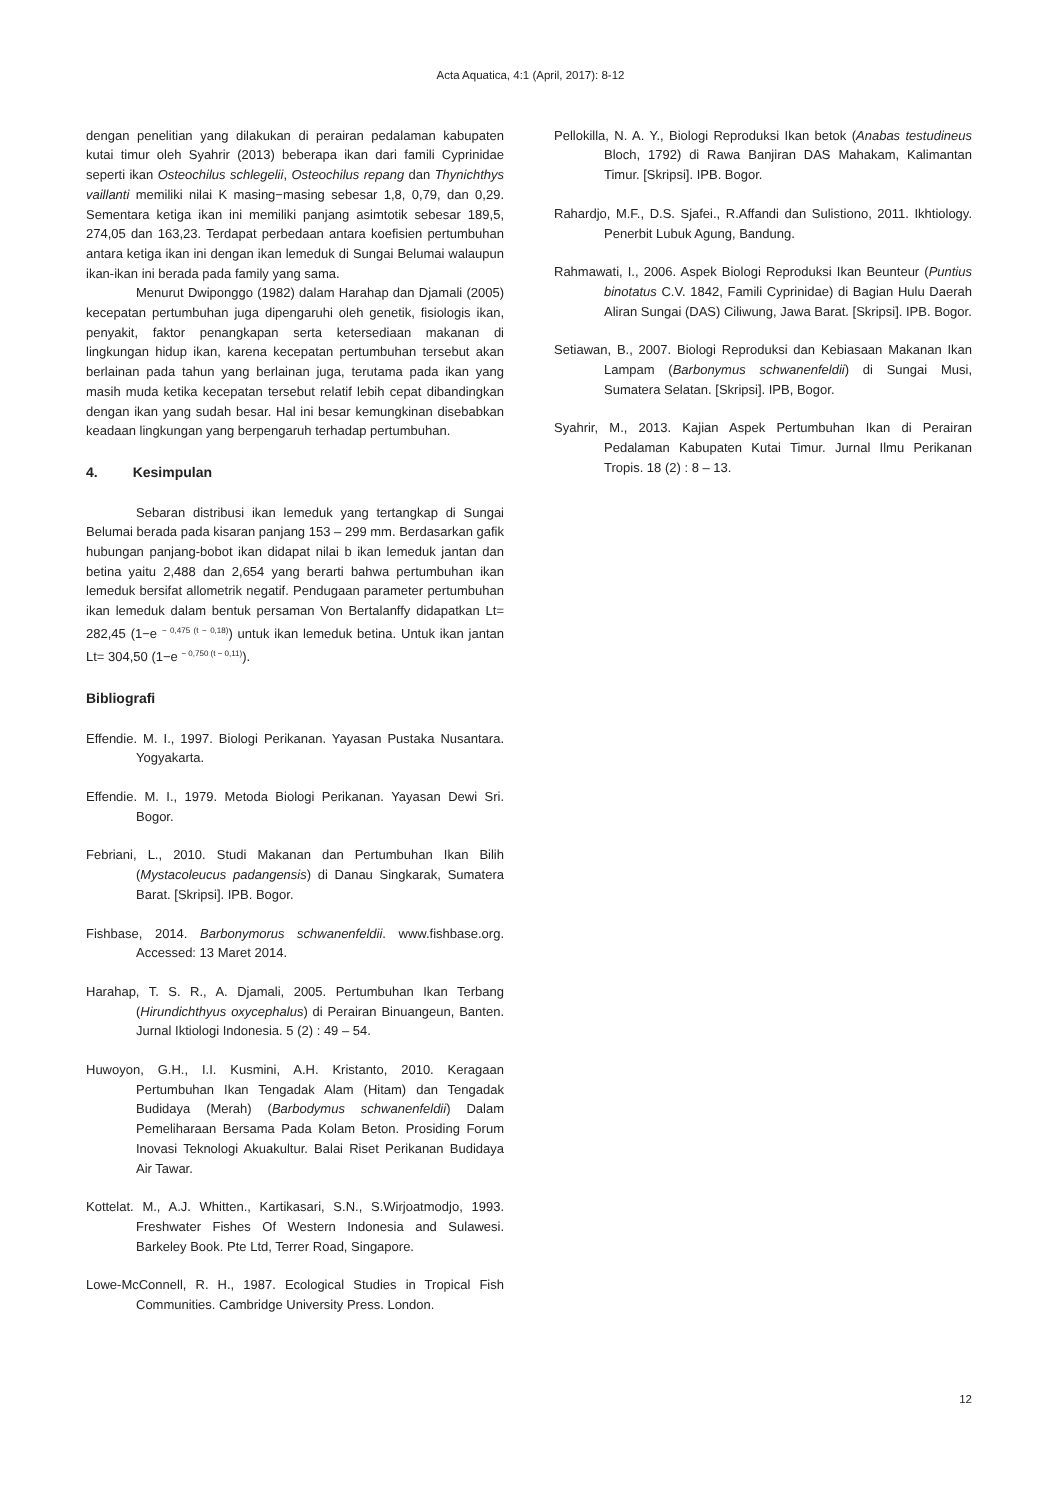Acta Aquatica, 4:1 (April, 2017): 8-12
dengan penelitian yang dilakukan di perairan pedalaman kabupaten kutai timur oleh Syahrir (2013) beberapa ikan dari famili Cyprinidae seperti ikan Osteochilus schlegelii, Osteochilus repang dan Thynichthys vaillanti memiliki nilai K masing−masing sebesar 1,8, 0,79, dan 0,29. Sementara ketiga ikan ini memiliki panjang asimtotik sebesar 189,5, 274,05 dan 163,23. Terdapat perbedaan antara koefisien pertumbuhan antara ketiga ikan ini dengan ikan lemeduk di Sungai Belumai walaupun ikan-ikan ini berada pada family yang sama.
Menurut Dwiponggo (1982) dalam Harahap dan Djamali (2005) kecepatan pertumbuhan juga dipengaruhi oleh genetik, fisiologis ikan, penyakit, faktor penangkapan serta ketersediaan makanan di lingkungan hidup ikan, karena kecepatan pertumbuhan tersebut akan berlainan pada tahun yang berlainan juga, terutama pada ikan yang masih muda ketika kecepatan tersebut relatif lebih cepat dibandingkan dengan ikan yang sudah besar. Hal ini besar kemungkinan disebabkan keadaan lingkungan yang berpengaruh terhadap pertumbuhan.
4. Kesimpulan
Sebaran distribusi ikan lemeduk yang tertangkap di Sungai Belumai berada pada kisaran panjang 153 – 299 mm. Berdasarkan gafik hubungan panjang-bobot ikan didapat nilai b ikan lemeduk jantan dan betina yaitu 2,488 dan 2,654 yang berarti bahwa pertumbuhan ikan lemeduk bersifat allometrik negatif. Pendugaan parameter pertumbuhan ikan lemeduk dalam bentuk persaman Von Bertalanffy didapatkan Lt= 282,45 (1−e <sup>− 0,475 (t − 0,18)</sup>) untuk ikan lemeduk betina. Untuk ikan jantan Lt= 304,50 (1−e <sup>− 0,750 (t − 0,11)</sup>).
Bibliografi
Effendie. M. I., 1997. Biologi Perikanan. Yayasan Pustaka Nusantara. Yogyakarta.
Effendie. M. I., 1979. Metoda Biologi Perikanan. Yayasan Dewi Sri. Bogor.
Febriani, L., 2010. Studi Makanan dan Pertumbuhan Ikan Bilih (Mystacoleucus padangensis) di Danau Singkarak, Sumatera Barat. [Skripsi]. IPB. Bogor.
Fishbase, 2014. Barbonymorus schwanenfeldii. www.fishbase.org. Accessed: 13 Maret 2014.
Harahap, T. S. R., A. Djamali, 2005. Pertumbuhan Ikan Terbang (Hirundichthyus oxycephalus) di Perairan Binuangeun, Banten. Jurnal Iktiologi Indonesia. 5 (2) : 49 – 54.
Huwoyon, G.H., I.I. Kusmini, A.H. Kristanto, 2010. Keragaan Pertumbuhan Ikan Tengadak Alam (Hitam) dan Tengadak Budidaya (Merah) (Barbodymus schwanenfeldii) Dalam Pemeliharaan Bersama Pada Kolam Beton. Prosiding Forum Inovasi Teknologi Akuakultur. Balai Riset Perikanan Budidaya Air Tawar.
Kottelat. M., A.J. Whitten., Kartikasari, S.N., S.Wirjoatmodjo, 1993. Freshwater Fishes Of Western Indonesia and Sulawesi. Barkeley Book. Pte Ltd, Terrer Road, Singapore.
Lowe-McConnell, R. H., 1987. Ecological Studies in Tropical Fish Communities. Cambridge University Press. London.
Pellokilla, N. A. Y., Biologi Reproduksi Ikan betok (Anabas testudineus Bloch, 1792) di Rawa Banjiran DAS Mahakam, Kalimantan Timur. [Skripsi]. IPB. Bogor.
Rahardjo, M.F., D.S. Sjafei., R.Affandi dan Sulistiono, 2011. Ikhtiology. Penerbit Lubuk Agung, Bandung.
Rahmawati, I., 2006. Aspek Biologi Reproduksi Ikan Beunteur (Puntius binotatus C.V. 1842, Famili Cyprinidae) di Bagian Hulu Daerah Aliran Sungai (DAS) Ciliwung, Jawa Barat. [Skripsi]. IPB. Bogor.
Setiawan, B., 2007. Biologi Reproduksi dan Kebiasaan Makanan Ikan Lampam (Barbonymus schwanenfeldii) di Sungai Musi, Sumatera Selatan. [Skripsi]. IPB, Bogor.
Syahrir, M., 2013. Kajian Aspek Pertumbuhan Ikan di Perairan Pedalaman Kabupaten Kutai Timur. Jurnal Ilmu Perikanan Tropis. 18 (2) : 8 – 13.
12